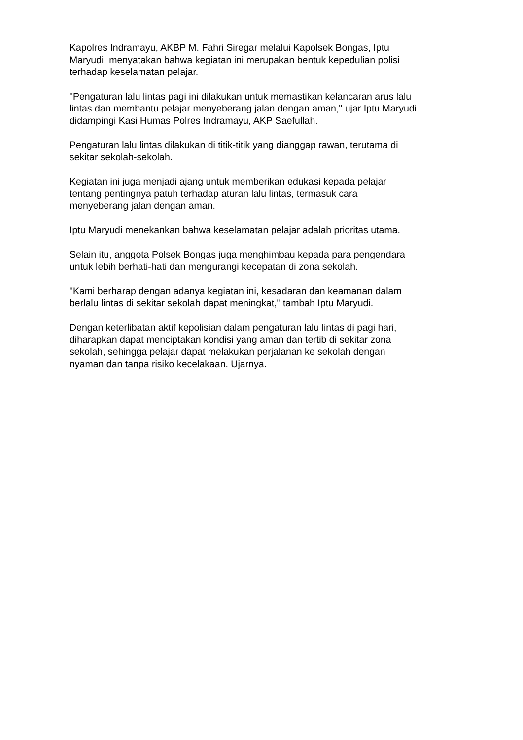Kapolres Indramayu, AKBP M. Fahri Siregar melalui Kapolsek Bongas, Iptu
Maryudi, menyatakan bahwa kegiatan ini merupakan bentuk kepedulian polisi
terhadap keselamatan pelajar.
"Pengaturan lalu lintas pagi ini dilakukan untuk memastikan kelancaran arus lalu
lintas dan membantu pelajar menyeberang jalan dengan aman," ujar Iptu Maryudi
didampingi Kasi Humas Polres Indramayu, AKP Saefullah.
Pengaturan lalu lintas dilakukan di titik-titik yang dianggap rawan, terutama di
sekitar sekolah-sekolah.
Kegiatan ini juga menjadi ajang untuk memberikan edukasi kepada pelajar
tentang pentingnya patuh terhadap aturan lalu lintas, termasuk cara
menyeberang jalan dengan aman.
Iptu Maryudi menekankan bahwa keselamatan pelajar adalah prioritas utama.
Selain itu, anggota Polsek Bongas juga menghimbau kepada para pengendara
untuk lebih berhati-hati dan mengurangi kecepatan di zona sekolah.
"Kami berharap dengan adanya kegiatan ini, kesadaran dan keamanan dalam
berlalu lintas di sekitar sekolah dapat meningkat," tambah Iptu Maryudi.
Dengan keterlibatan aktif kepolisian dalam pengaturan lalu lintas di pagi hari,
diharapkan dapat menciptakan kondisi yang aman dan tertib di sekitar zona
sekolah, sehingga pelajar dapat melakukan perjalanan ke sekolah dengan
nyaman dan tanpa risiko kecelakaan. Ujarnya.